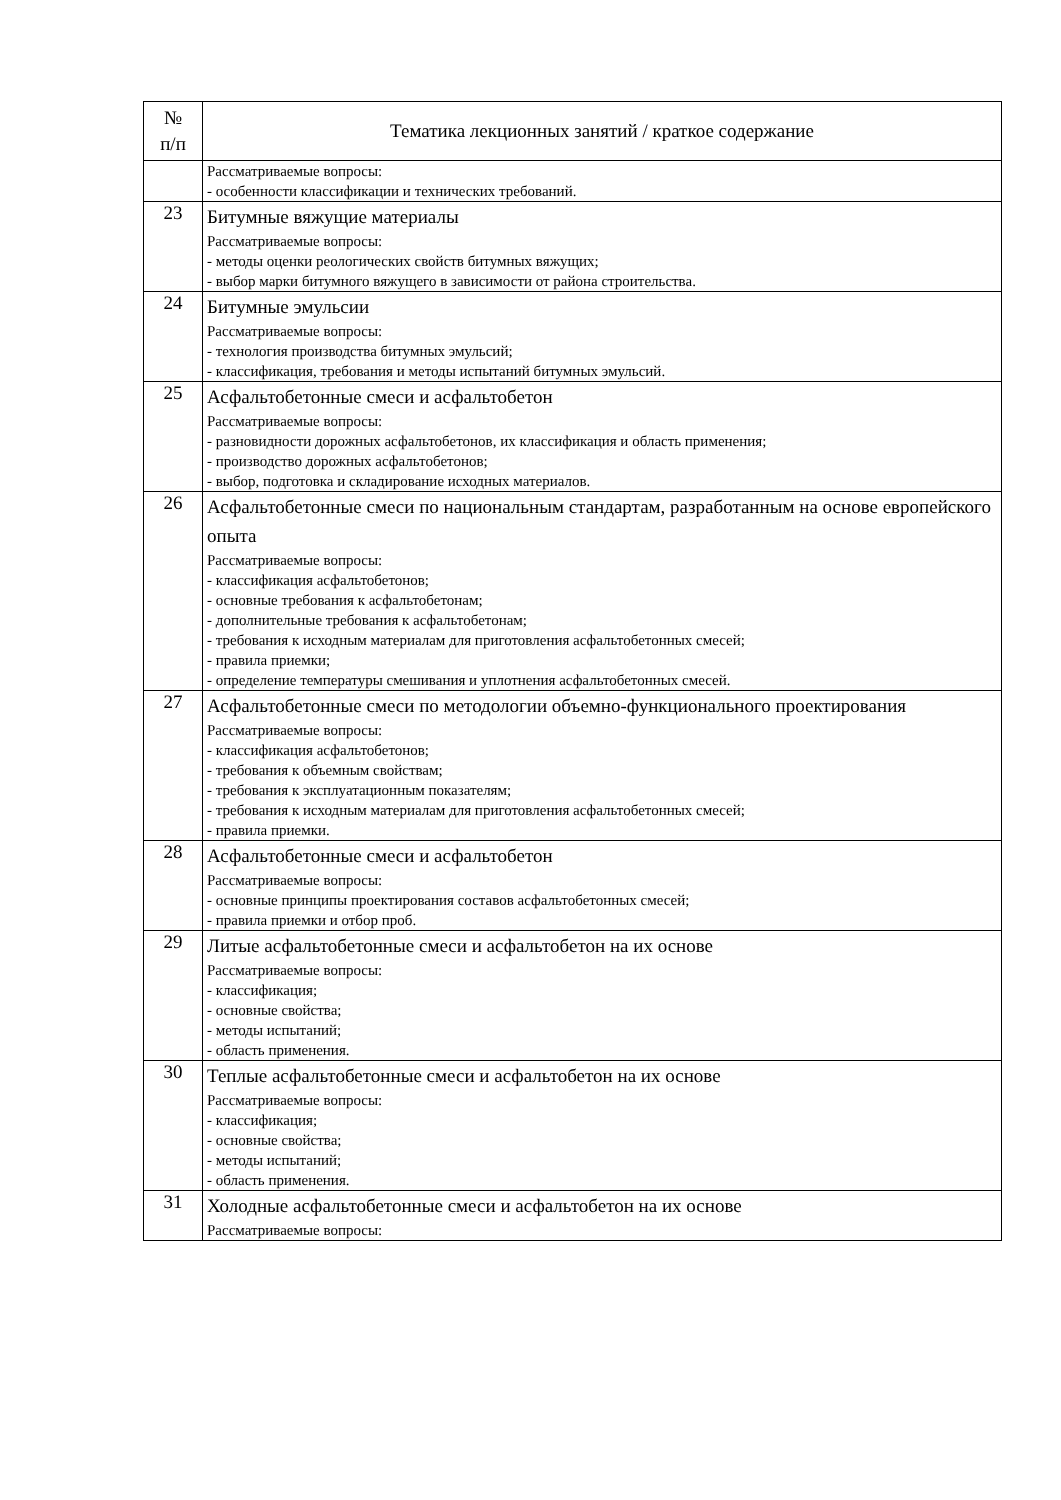| № п/п | Тематика лекционных занятий / краткое содержание |
| --- | --- |
| | Рассматриваемые вопросы: - особенности классификации и технических требований. |
| 23 | Битумные вяжущие материалы Рассматриваемые вопросы: - методы оценки реологических свойств битумных вяжущих; - выбор марки битумного вяжущего в зависимости от района строительства. |
| 24 | Битумные эмульсии Рассматриваемые вопросы: - технология производства битумных эмульсий; - классификация, требования и методы испытаний битумных эмульсий. |
| 25 | Асфальтобетонные смеси и асфальтобетон Рассматриваемые вопросы: - разновидности дорожных асфальтобетонов, их классификация и область применения; - производство дорожных асфальтобетонов; - выбор, подготовка и складирование исходных материалов. |
| 26 | Асфальтобетонные смеси по национальным стандартам, разработанным на основе европейского опыта Рассматриваемые вопросы: - классификация асфальтобетонов; - основные требования к асфальтобетонам; - дополнительные требования к асфальтобетонам; - требования к исходным материалам для приготовления асфальтобетонных смесей; - правила приемки; - определение температуры смешивания и уплотнения асфальтобетонных смесей. |
| 27 | Асфальтобетонные смеси по методологии объемно-функционального проектирования Рассматриваемые вопросы: - классификация асфальтобетонов; - требования к объемным свойствам; - требования к эксплуатационным показателям; - требования к исходным материалам для приготовления асфальтобетонных смесей; - правила приемки. |
| 28 | Асфальтобетонные смеси и асфальтобетон Рассматриваемые вопросы: - основные принципы проектирования составов асфальтобетонных смесей; - правила приемки и отбор проб. |
| 29 | Литые асфальтобетонные смеси и асфальтобетон на их основе Рассматриваемые вопросы: - классификация; - основные свойства; - методы испытаний; - область применения. |
| 30 | Теплые асфальтобетонные смеси и асфальтобетон на их основе Рассматриваемые вопросы: - классификация; - основные свойства; - методы испытаний; - область применения. |
| 31 | Холодные асфальтобетонные смеси и асфальтобетон на их основе Рассматриваемые вопросы: |